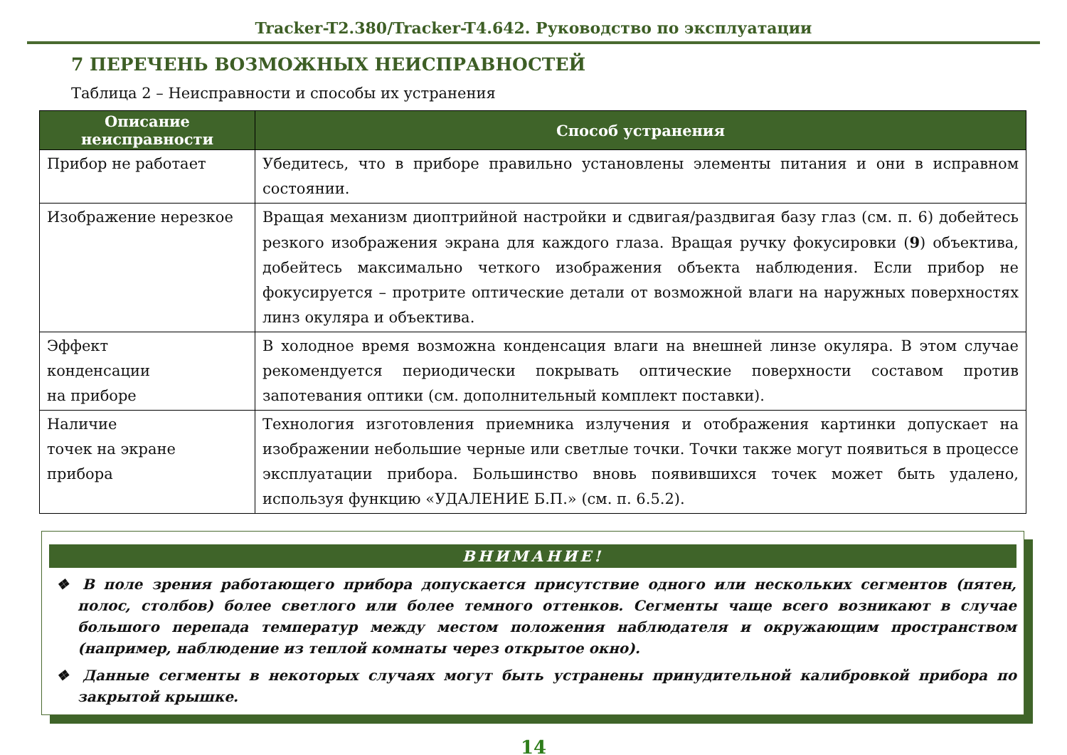Tracker-T2.380/Tracker-T4.642. Руководство по эксплуатации
7 ПЕРЕЧЕНЬ ВОЗМОЖНЫХ НЕИСПРАВНОСТЕЙ
Таблица 2 – Неисправности и способы их устранения
| Описание неисправности | Способ устранения |
| --- | --- |
| Прибор не работает | Убедитесь, что в приборе правильно установлены элементы питания и они в исправном состоянии. |
| Изображение нерезкое | Вращая механизм диоптрийной настройки и сдвигая/раздвигая базу глаз (см. п. 6) добейтесь резкого изображения экрана для каждого глаза. Вращая ручку фокусировки ( 9 ) объектива, добейтесь максимально четкого изображения объекта наблюдения. Если прибор не фокусируется – протрите оптические детали от возможной влаги на наружных поверхностях линз окуляра и объектива. |
| Эффект конденсации на приборе | В холодное время возможна конденсация влаги на внешней линзе окуляра. В этом случае рекомендуется периодически покрывать оптические поверхности составом против запотевания оптики (см. дополнительный комплект поставки). |
| Наличие точек на экране прибора | Технология изготовления приемника излучения и отображения картинки допускает на изображении небольшие черные или светлые точки. Точки также могут появиться в процессе эксплуатации прибора. Большинство вновь появившихся точек может быть удалено, используя функцию «УДАЛЕНИЕ Б.П.» (см. п. 6.5.2). |
ВНИМАНИЕ!
❖ В поле зрения работающего прибора допускается присутствие одного или нескольких сегментов (пятен, полос, столбов) более светлого или более темного оттенков. Сегменты чаще всего возникают в случае большого перепада температур между местом положения наблюдателя и окружающим пространством (например, наблюдение из теплой комнаты через открытое окно).
❖ Данные сегменты в некоторых случаях могут быть устранены принудительной калибровкой прибора по закрытой крышке.
14